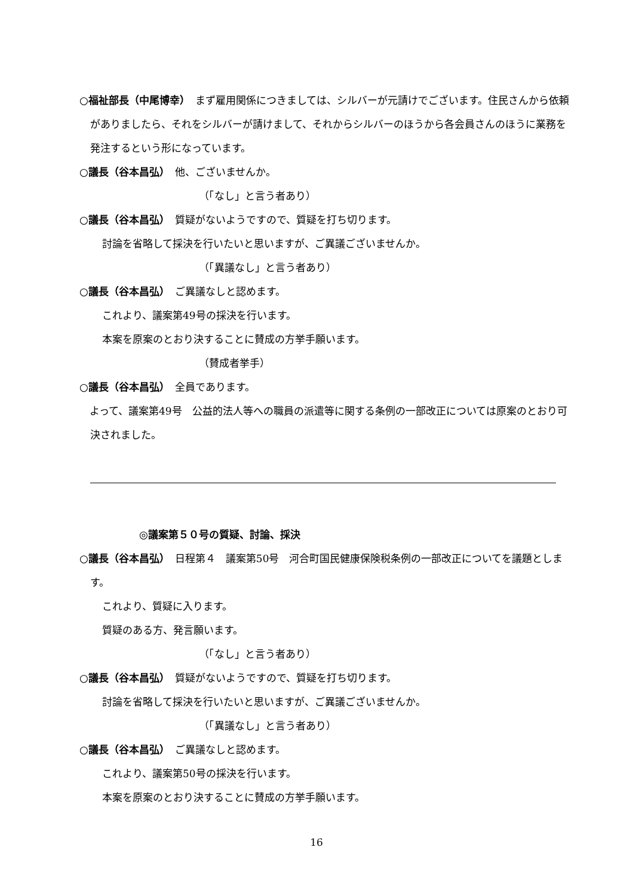○福祉部長（中尾博幸）　まず雇用関係につきましては、シルバーが元請けでございます。住民さんから依頼がありましたら、それをシルバーが請けまして、それからシルバーのほうから各会員さんのほうに業務を発注するという形になっています。
○議長（谷本昌弘）　他、ございませんか。
（「なし」と言う者あり）
○議長（谷本昌弘）　質疑がないようですので、質疑を打ち切ります。
討論を省略して採決を行いたいと思いますが、ご異議ございませんか。
（「異議なし」と言う者あり）
○議長（谷本昌弘）　ご異議なしと認めます。
これより、議案第49号の採決を行います。
本案を原案のとおり決することに賛成の方挙手願います。
（賛成者挙手）
○議長（谷本昌弘）　全員であります。
　よって、議案第49号　公益的法人等への職員の派遣等に関する条例の一部改正については原案のとおり可決されました。
◎議案第５０号の質疑、討論、採決
○議長（谷本昌弘）　日程第４　議案第50号　河合町国民健康保険税条例の一部改正についてを議題とします。
これより、質疑に入ります。
質疑のある方、発言願います。
（「なし」と言う者あり）
○議長（谷本昌弘）　質疑がないようですので、質疑を打ち切ります。
討論を省略して採決を行いたいと思いますが、ご異議ございませんか。
（「異議なし」と言う者あり）
○議長（谷本昌弘）　ご異議なしと認めます。
これより、議案第50号の採決を行います。
本案を原案のとおり決することに賛成の方挙手願います。
16